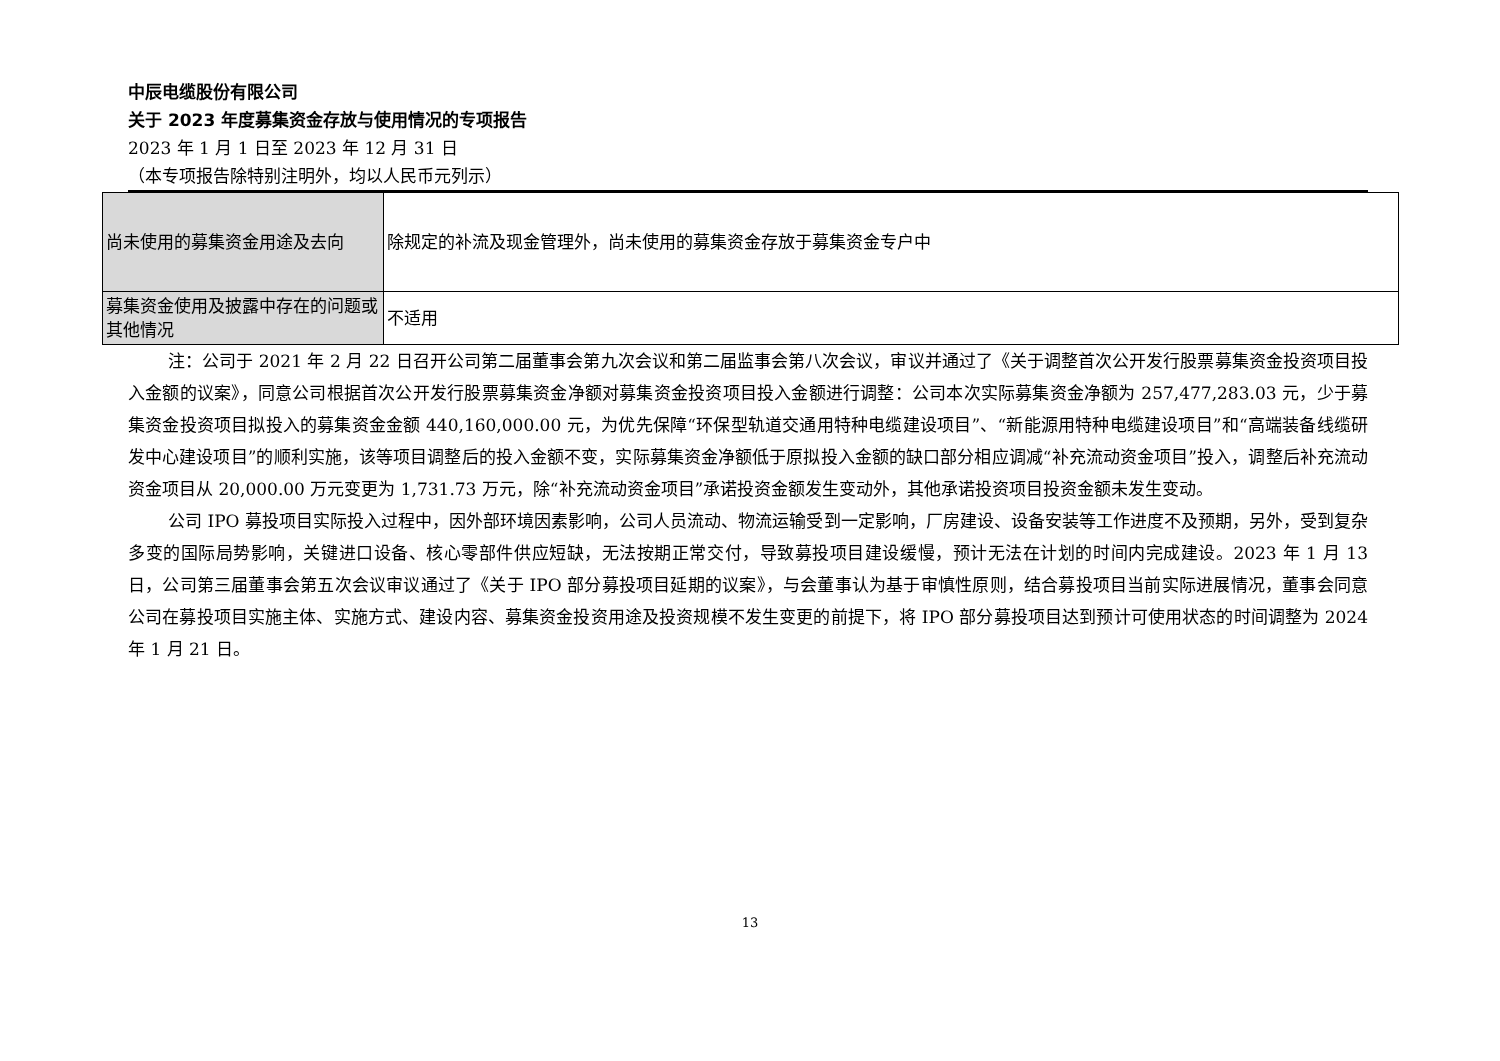中辰电缆股份有限公司
关于 2023 年度募集资金存放与使用情况的专项报告
2023 年 1 月 1 日至 2023 年 12 月 31 日
（本专项报告除特别注明外，均以人民币元列示）
| 尚未使用的募集资金用途及去向 | 除规定的补流及现金管理外，尚未使用的募集资金存放于募集资金专户中 |
| 募集资金使用及披露中存在的问题或其他情况 | 不适用 |
注：公司于 2021 年 2 月 22 日召开公司第二届董事会第九次会议和第二届监事会第八次会议，审议并通过了《关于调整首次公开发行股票募集资金投资项目投入金额的议案》，同意公司根据首次公开发行股票募集资金净额对募集资金投资项目投入金额进行调整：公司本次实际募集资金净额为 257,477,283.03 元，少于募集资金投资项目拟投入的募集资金金额 440,160,000.00 元，为优先保障“环保型轨道交通用特种电缆建设项目”、“新能源用特种电缆建设项目”和“高端装备线缆研发中心建设项目”的顺利实施，该等项目调整后的投入金额不变，实际募集资金净额低于原拟投入金额的缺口部分相应调减“补充流动资金项目”投入，调整后补充流动资金项目从 20,000.00 万元变更为 1,731.73 万元，除“补充流动资金项目”承诺投资金额发生变动外，其他承诺投资项目投资金额未发生变动。
公司 IPO 募投项目实际投入过程中，因外部环境因素影响，公司人员流动、物流运输受到一定影响，厂房建设、设备安装等工作进度不及预期，另外，受到复杂多变的国际局势影响，关键进口设备、核心零部件供应短缺，无法按期正常交付，导致募投项目建设缓慢，预计无法在计划的时间内完成建设。2023 年 1 月 13 日，公司第三届董事会第五次会议审议通过了《关于 IPO 部分募投项目延期的议案》，与会董事认为基于审慎性原则，结合募投项目当前实际进展情况，董事会同意公司在募投项目实施主体、实施方式、建设内容、募集资金投资用途及投资规模不发生变更的前提下，将 IPO 部分募投项目达到预计可使用状态的时间调整为 2024 年 1 月 21 日。
13